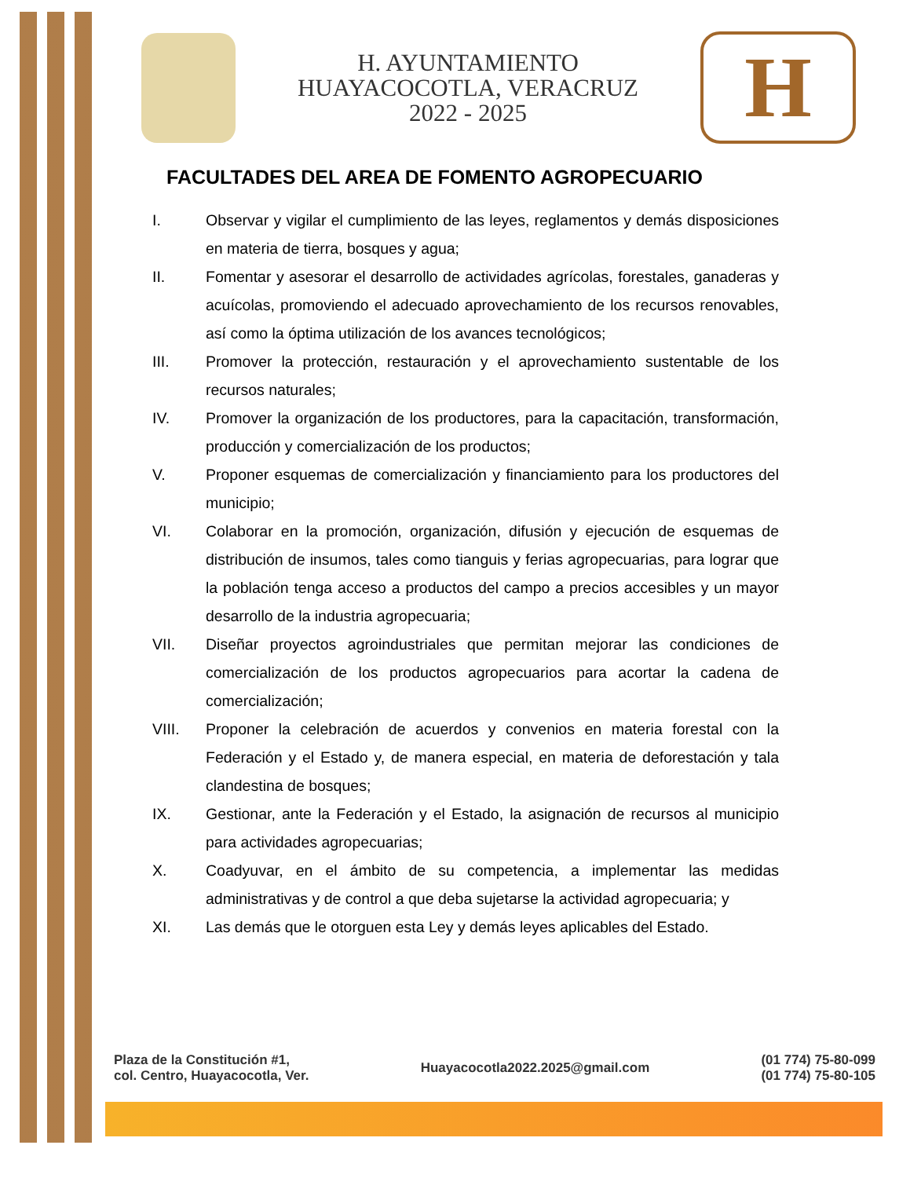H. AYUNTAMIENTO
HUAYACOCOTLA, VERACRUZ
2022 - 2025
H
FACULTADES DEL AREA DE FOMENTO AGROPECUARIO
I. Observar y vigilar el cumplimiento de las leyes, reglamentos y demás disposiciones en materia de tierra, bosques y agua;
II. Fomentar y asesorar el desarrollo de actividades agrícolas, forestales, ganaderas y acuícolas, promoviendo el adecuado aprovechamiento de los recursos renovables, así como la óptima utilización de los avances tecnológicos;
III. Promover la protección, restauración y el aprovechamiento sustentable de los recursos naturales;
IV. Promover la organización de los productores, para la capacitación, transformación, producción y comercialización de los productos;
V. Proponer esquemas de comercialización y financiamiento para los productores del municipio;
VI. Colaborar en la promoción, organización, difusión y ejecución de esquemas de distribución de insumos, tales como tianguis y ferias agropecuarias, para lograr que la población tenga acceso a productos del campo a precios accesibles y un mayor desarrollo de la industria agropecuaria;
VII. Diseñar proyectos agroindustriales que permitan mejorar las condiciones de comercialización de los productos agropecuarios para acortar la cadena de comercialización;
VIII. Proponer la celebración de acuerdos y convenios en materia forestal con la Federación y el Estado y, de manera especial, en materia de deforestación y tala clandestina de bosques;
IX. Gestionar, ante la Federación y el Estado, la asignación de recursos al municipio para actividades agropecuarias;
X. Coadyuvar, en el ámbito de su competencia, a implementar las medidas administrativas y de control a que deba sujetarse la actividad agropecuaria; y
XI. Las demás que le otorguen esta Ley y demás leyes aplicables del Estado.
Plaza de la Constitución #1,
col. Centro, Huayacocotla, Ver.
Huayacocotla2022.2025@gmail.com
(01 774) 75-80-099
(01 774) 75-80-105